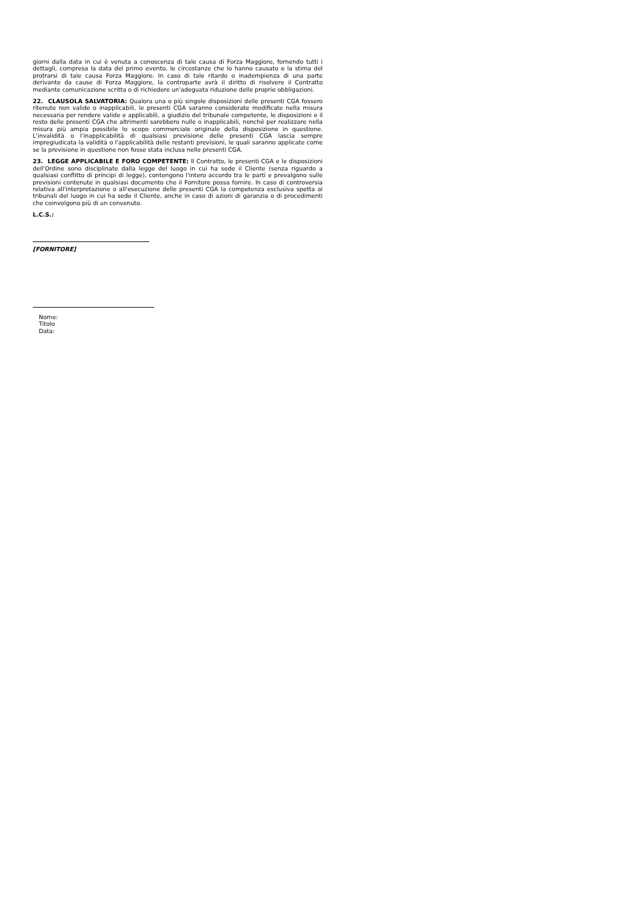giorni dalla data in cui è venuta a conoscenza di tale causa di Forza Maggiore, fornendo tutti i dettagli, compresa la data del primo evento, le circostanze che lo hanno causato e la stima del protrarsi di tale causa Forza Maggiore. In caso di tale ritardo o inadempienza di una parte derivante da cause di Forza Maggiore, la controparte avrà il diritto di risolvere il Contratto mediante comunicazione scritta o di richiedere un'adeguata riduzione delle proprie obbligazioni.
22. CLAUSOLA SALVATORIA: Qualora una o più singole disposizioni delle presenti CGA fossero ritenute non valide o inapplicabili, le presenti CGA saranno considerate modificate nella misura necessaria per rendere valide e applicabili, a giudizio del tribunale competente, le disposizioni e il resto delle presenti CGA che altrimenti sarebbero nulle o inapplicabili, nonché per realizzare nella misura più ampia possibile lo scopo commerciale originale della disposizione in questione. L'invalidità o l'inapplicabilità di qualsiasi previsione delle presenti CGA lascia sempre impregiudicata la validità o l'applicabilità delle restanti previsioni, le quali saranno applicate come se la previsione in questione non fosse stata inclusa nelle presenti CGA.
23. LEGGE APPLICABILE E FORO COMPETENTE: Il Contratto, le presenti CGA e le disposizioni dell'Ordine sono disciplinate dalla legge del luogo in cui ha sede il Cliente (senza riguardo a qualsiasi conflitto di principi di legge), contengono l'intero accordo tra le parti e prevalgono sulle previsioni contenute in qualsiasi documento che il Fornitore possa fornire. In caso di controversia relativa all'interpretazione o all'esecuzione delle presenti CGA la competenza esclusiva spetta ai tribunali del luogo in cui ha sede il Cliente, anche in caso di azioni di garanzia o di procedimenti che coinvolgono più di un convenuto.
L.C.S.:
[FORNITORE]
Nome:
Titolo
Data: